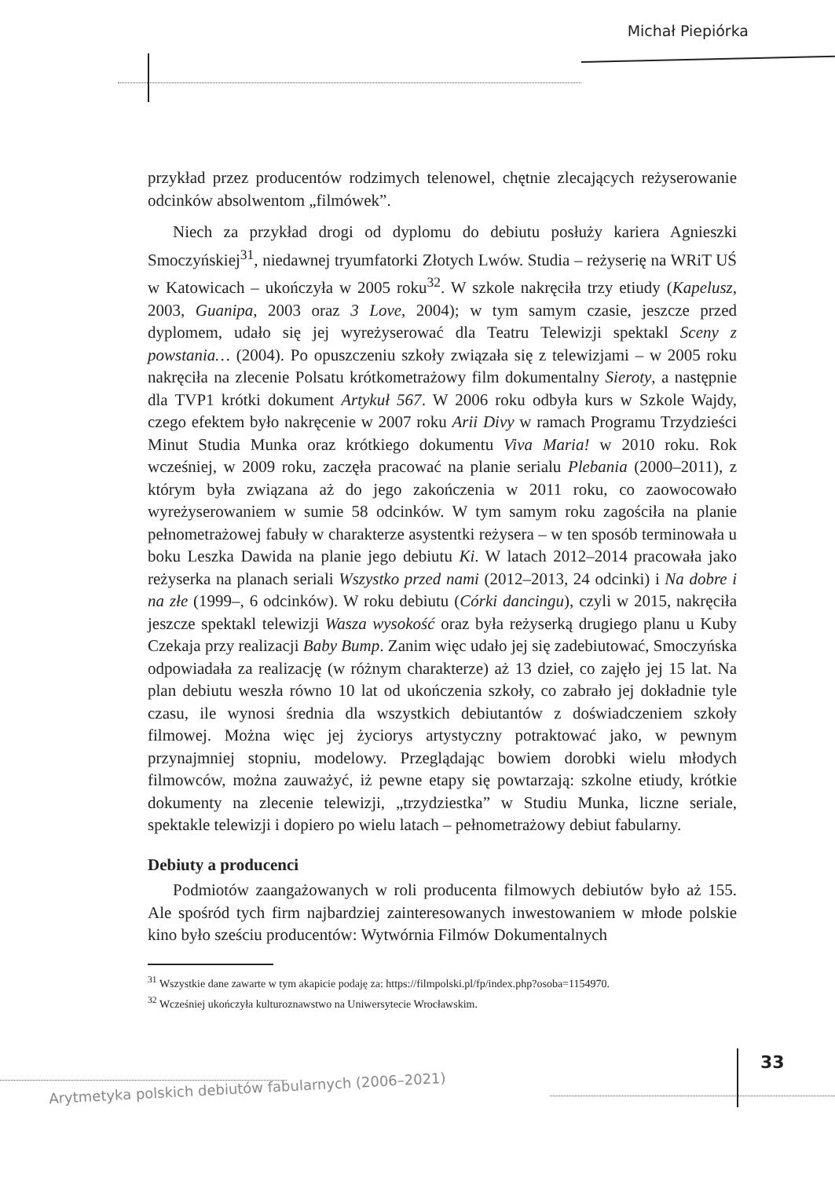Michał Piepiórka
przykład przez producentów rodzimych telenowel, chętnie zlecających reżyserowanie odcinków absolwentom „filmówek”.
Niech za przykład drogi od dyplomu do debiutu posłuży kariera Agnieszki Smoczyńskiej<sup>31</sup>, niedawnej tryumfatorki Złotych Lwów. Studia – reżyserię na WRiT UŚ w Katowicach – ukończyła w 2005 roku<sup>32</sup>. W szkole nakręciła trzy etiudy (Kapelusz, 2003, Guanipa, 2003 oraz 3 Love, 2004); w tym samym czasie, jeszcze przed dyplomem, udało się jej wyreżyserować dla Teatru Telewizji spektakl Sceny z powstania… (2004). Po opuszczeniu szkoły związała się z telewizjami – w 2005 roku nakręciła na zlecenie Polsatu krótkometrażowy film dokumentalny Sieroty, a następnie dla TVP1 krótki dokument Artykuł 567. W 2006 roku odbyła kurs w Szkole Wajdy, czego efektem było nakręcenie w 2007 roku Arii Divy w ramach Programu Trzydzieści Minut Studia Munka oraz krótkiego dokumentu Viva Maria! w 2010 roku. Rok wcześniej, w 2009 roku, zaczęła pracować na planie serialu Plebania (2000–2011), z którym była związana aż do jego zakończenia w 2011 roku, co zaowocowało wyreżyserowaniem w sumie 58 odcinków. W tym samym roku zagościła na planie pełnometrażowej fabuły w charakterze asystentki reżysera – w ten sposób terminowała u boku Leszka Dawida na planie jego debiutu Ki. W latach 2012–2014 pracowała jako reżyserka na planach seriali Wszystko przed nami (2012–2013, 24 odcinki) i Na dobre i na złe (1999–, 6 odcinków). W roku debiutu (Córki dancingu), czyli w 2015, nakręciła jeszcze spektakl telewizji Wasza wysokość oraz była reżyserką drugiego planu u Kuby Czekaja przy realizacji Baby Bump. Zanim więc udało jej się zadebiutować, Smoczyńska odpowiadała za realizację (w różnym charakterze) aż 13 dzieł, co zajęło jej 15 lat. Na plan debiutu weszła równo 10 lat od ukończenia szkoły, co zabrało jej dokładnie tyle czasu, ile wynosi średnia dla wszystkich debiutantów z doświadczeniem szkoły filmowej. Można więc jej życiorys artystyczny potraktować jako, w pewnym przynajmniej stopniu, modelowy. Przeglądając bowiem dorobki wielu młodych filmowców, można zauważyć, iż pewne etapy się powtarzają: szkolne etiudy, krótkie dokumenty na zlecenie telewizji, „trzydziestka” w Studiu Munka, liczne seriale, spektakle telewizji i dopiero po wielu latach – pełnometrażowy debiut fabularny.
Debiuty a producenci
Podmiotów zaangażowanych w roli producenta filmowych debiutów było aż 155. Ale spośród tych firm najbardziej zainteresowanych inwestowaniem w młode polskie kino było sześciu producentów: Wytwórnia Filmów Dokumentalnych
<sup>31</sup> Wszystkie dane zawarte w tym akapicie podaję za: https://filmpolski.pl/fp/index.php?osoba=1154970.
<sup>32</sup> Wcześniej ukończyła kulturoznawstwo na Uniwersytecie Wrocławskim.
33
Arytmetyka polskich debiutów fabularnych (2006–2021)